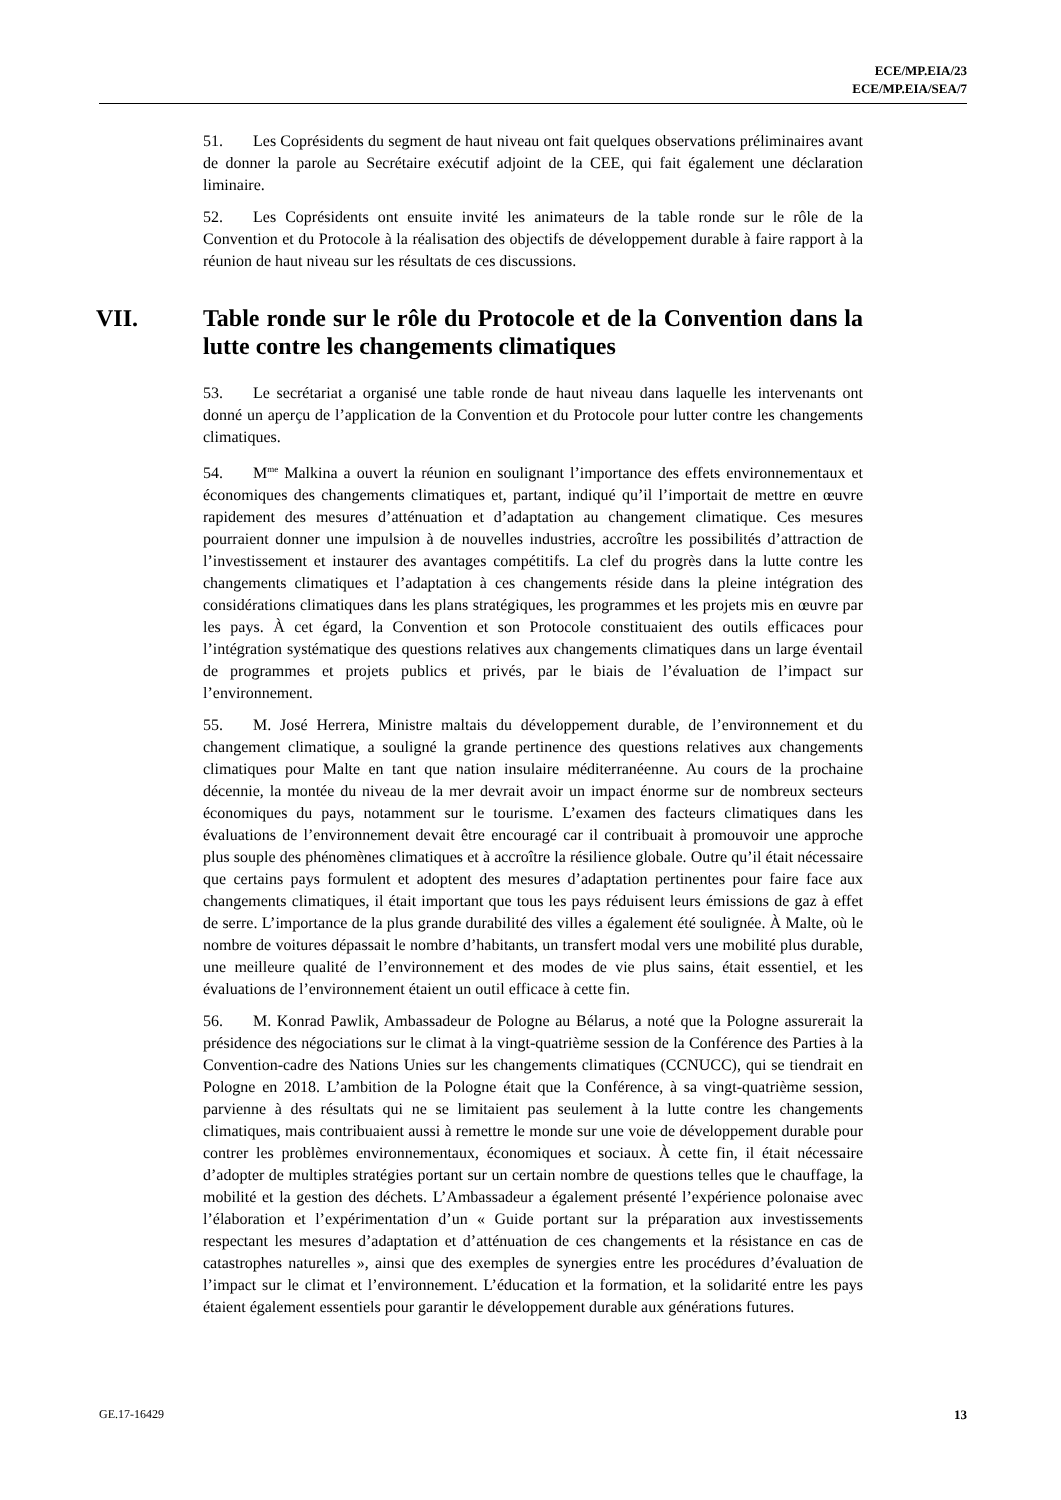ECE/MP.EIA/23
ECE/MP.EIA/SEA/7
51. Les Coprésidents du segment de haut niveau ont fait quelques observations préliminaires avant de donner la parole au Secrétaire exécutif adjoint de la CEE, qui fait également une déclaration liminaire.
52. Les Coprésidents ont ensuite invité les animateurs de la table ronde sur le rôle de la Convention et du Protocole à la réalisation des objectifs de développement durable à faire rapport à la réunion de haut niveau sur les résultats de ces discussions.
VII. Table ronde sur le rôle du Protocole et de la Convention dans la lutte contre les changements climatiques
53. Le secrétariat a organisé une table ronde de haut niveau dans laquelle les intervenants ont donné un aperçu de l’application de la Convention et du Protocole pour lutter contre les changements climatiques.
54. M<sup>me</sup> Malkina a ouvert la réunion en soulignant l’importance des effets environnementaux et économiques des changements climatiques et, partant, indiqué qu’il l’importait de mettre en œuvre rapidement des mesures d’atténuation et d’adaptation au changement climatique. Ces mesures pourraient donner une impulsion à de nouvelles industries, accroître les possibilités d’attraction de l’investissement et instaurer des avantages compétitifs. La clef du progrès dans la lutte contre les changements climatiques et l’adaptation à ces changements réside dans la pleine intégration des considérations climatiques dans les plans stratégiques, les programmes et les projets mis en œuvre par les pays. À cet égard, la Convention et son Protocole constituaient des outils efficaces pour l’intégration systématique des questions relatives aux changements climatiques dans un large éventail de programmes et projets publics et privés, par le biais de l’évaluation de l’impact sur l’environnement.
55. M. José Herrera, Ministre maltais du développement durable, de l’environnement et du changement climatique, a souligné la grande pertinence des questions relatives aux changements climatiques pour Malte en tant que nation insulaire méditerranéenne. Au cours de la prochaine décennie, la montée du niveau de la mer devrait avoir un impact énorme sur de nombreux secteurs économiques du pays, notamment sur le tourisme. L’examen des facteurs climatiques dans les évaluations de l’environnement devait être encouragé car il contribuait à promouvoir une approche plus souple des phénomènes climatiques et à accroître la résilience globale. Outre qu’il était nécessaire que certains pays formulent et adoptent des mesures d’adaptation pertinentes pour faire face aux changements climatiques, il était important que tous les pays réduisent leurs émissions de gaz à effet de serre. L’importance de la plus grande durabilité des villes a également été soulignée. À Malte, où le nombre de voitures dépassait le nombre d’habitants, un transfert modal vers une mobilité plus durable, une meilleure qualité de l’environnement et des modes de vie plus sains, était essentiel, et les évaluations de l’environnement étaient un outil efficace à cette fin.
56. M. Konrad Pawlik, Ambassadeur de Pologne au Bélarus, a noté que la Pologne assurerait la présidence des négociations sur le climat à la vingt-quatrième session de la Conférence des Parties à la Convention-cadre des Nations Unies sur les changements climatiques (CCNUCC), qui se tiendrait en Pologne en 2018. L’ambition de la Pologne était que la Conférence, à sa vingt-quatrième session, parvienne à des résultats qui ne se limitaient pas seulement à la lutte contre les changements climatiques, mais contribuaient aussi à remettre le monde sur une voie de développement durable pour contrer les problèmes environnementaux, économiques et sociaux. À cette fin, il était nécessaire d’adopter de multiples stratégies portant sur un certain nombre de questions telles que le chauffage, la mobilité et la gestion des déchets. L’Ambassadeur a également présenté l’expérience polonaise avec l’élaboration et l’expérimentation d’un « Guide portant sur la préparation aux investissements respectant les mesures d’adaptation et d’atténuation de ces changements et la résistance en cas de catastrophes naturelles », ainsi que des exemples de synergies entre les procédures d’évaluation de l’impact sur le climat et l’environnement. L’éducation et la formation, et la solidarité entre les pays étaient également essentiels pour garantir le développement durable aux générations futures.
GE.17-16429 13